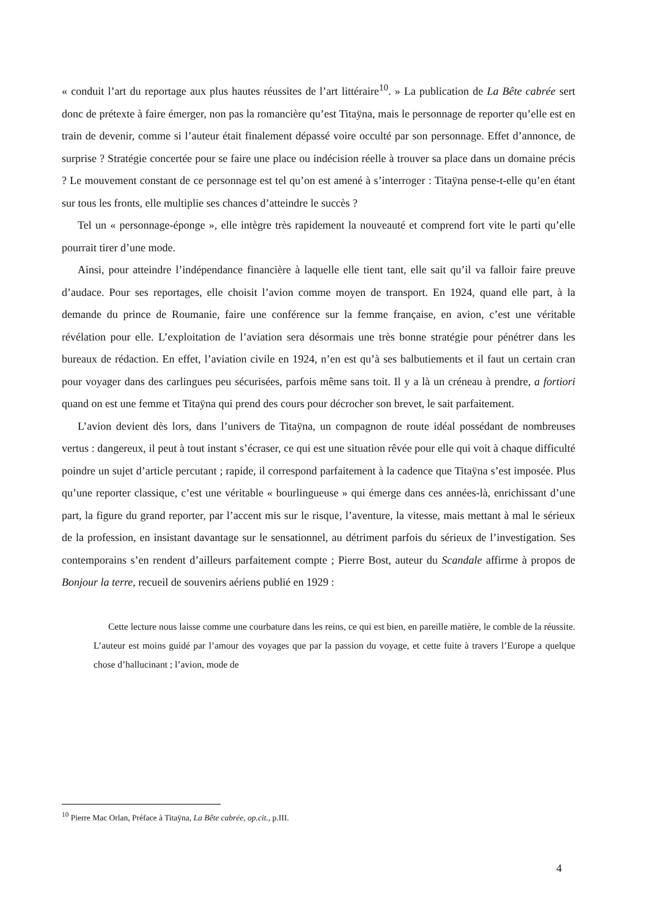« conduit l’art du reportage aux plus hautes réussites de l’art littéraire<sup>10</sup>. » La publication de La Bête cabrée sert donc de prétexte à faire émerger, non pas la romancière qu’est Titaÿna, mais le personnage de reporter qu’elle est en train de devenir, comme si l’auteur était finalement dépassé voire occulté par son personnage. Effet d’annonce, de surprise ? Stratégie concertée pour se faire une place ou indécision réelle à trouver sa place dans un domaine précis ? Le mouvement constant de ce personnage est tel qu’on est amené à s’interroger : Titaÿna pense-t-elle qu’en étant sur tous les fronts, elle multiplie ses chances d’atteindre le succès ?
Tel un « personnage-éponge », elle intègre très rapidement la nouveauté et comprend fort vite le parti qu’elle pourrait tirer d’une mode.
Ainsi, pour atteindre l’indépendance financière à laquelle elle tient tant, elle sait qu’il va falloir faire preuve d’audace. Pour ses reportages, elle choisit l’avion comme moyen de transport. En 1924, quand elle part, à la demande du prince de Roumanie, faire une conférence sur la femme française, en avion, c’est une véritable révélation pour elle. L’exploitation de l’aviation sera désormais une très bonne stratégie pour pénétrer dans les bureaux de rédaction. En effet, l’aviation civile en 1924, n’en est qu’à ses balbutiements et il faut un certain cran pour voyager dans des carlingues peu sécurisées, parfois même sans toit. Il y a là un créneau à prendre, a fortiori quand on est une femme et Titaÿna qui prend des cours pour décrocher son brevet, le sait parfaitement.
L’avion devient dès lors, dans l’univers de Titaÿna, un compagnon de route idéal possédant de nombreuses vertus : dangereux, il peut à tout instant s’écraser, ce qui est une situation rêvée pour elle qui voit à chaque difficulté poindre un sujet d’article percutant ; rapide, il correspond parfaitement à la cadence que Titaÿna s’est imposée. Plus qu’une reporter classique, c’est une véritable « bourlingueuse » qui émerge dans ces années-là, enrichissant d’une part, la figure du grand reporter, par l’accent mis sur le risque, l’aventure, la vitesse, mais mettant à mal le sérieux de la profession, en insistant davantage sur le sensationnel, au détriment parfois du sérieux de l’investigation. Ses contemporains s’en rendent d’ailleurs parfaitement compte ; Pierre Bost, auteur du Scandale affirme à propos de Bonjour la terre, recueil de souvenirs aériens publié en 1929 :
Cette lecture nous laisse comme une courbature dans les reins, ce qui est bien, en pareille matière, le comble de la réussite. L’auteur est moins guidé par l’amour des voyages que par la passion du voyage, et cette fuite à travers l’Europe a quelque chose d’hallucinant ; l’avion, mode de
<sup>10</sup> Pierre Mac Orlan, Préface à Titaÿna, La Bête cabrée, op.cit., p.III.
4